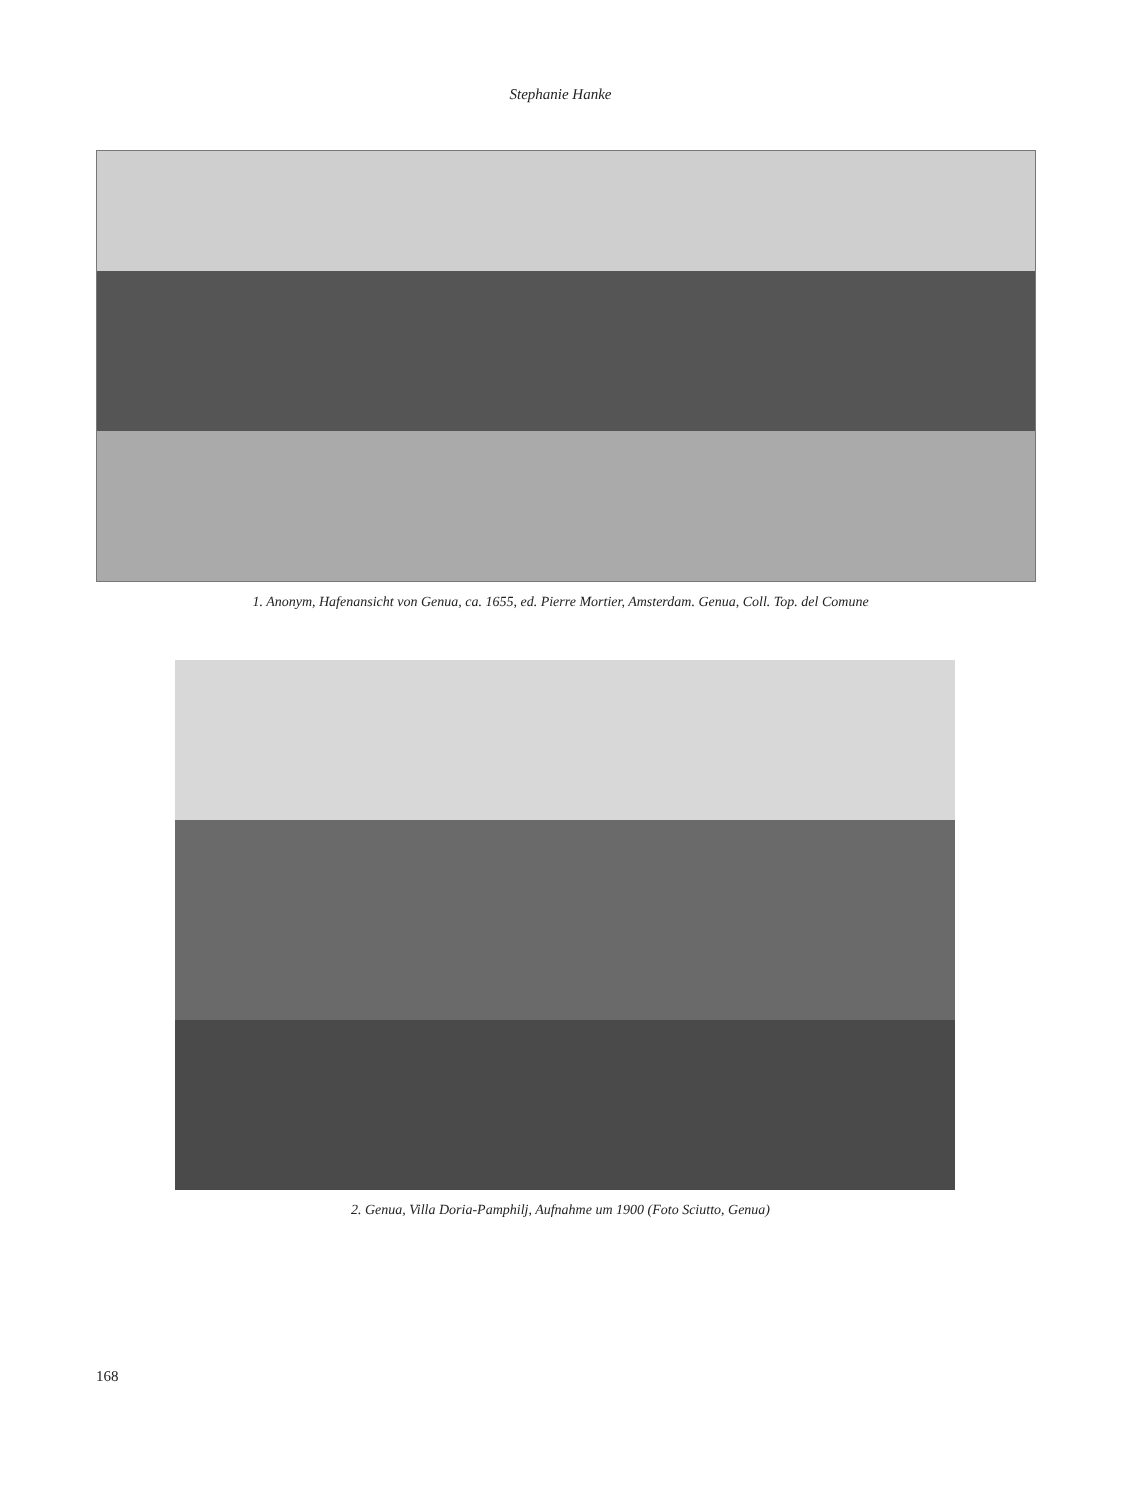Stephanie Hanke
1. Anonym, Hafenansicht von Genua, ca. 1655, ed. Pierre Mortier, Amsterdam. Genua, Coll. Top. del Comune
2. Genua, Villa Doria-Pamphilj, Aufnahme um 1900 (Foto Sciutto, Genua)
168